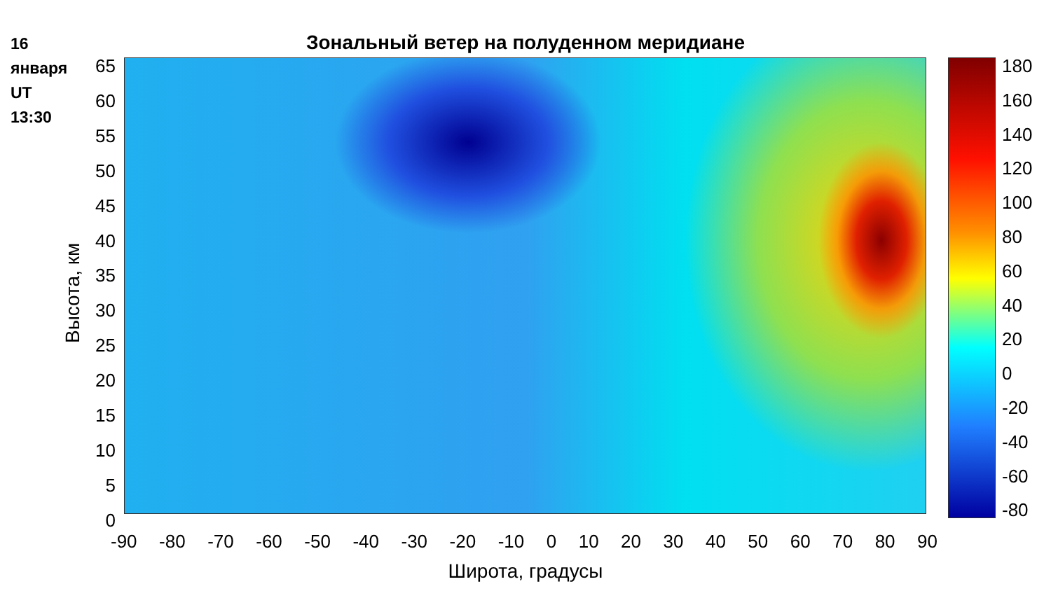16
января
UT
13:30
Зональный ветер на полуденном меридиане
65
60
55
50
45
40
35
30
25
20
15
10
5
0
Высота, км
-90 -80 -70 -60 -50 -40 -30 -20 -10 0 10 20 30 40 50 60 70 80 90
Широта, градусы
180
160
140
120
100
80
60
40
20
0
-20
-40
-60
-80